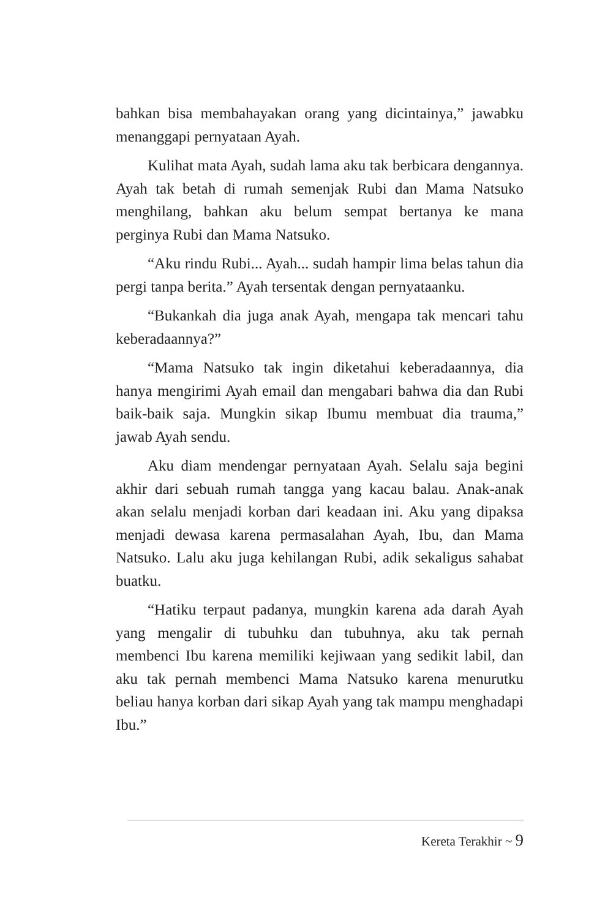bahkan bisa membahayakan orang yang dicintainya,” jawabku menanggapi pernyataan Ayah.
Kulihat mata Ayah, sudah lama aku tak berbicara dengannya. Ayah tak betah di rumah semenjak Rubi dan Mama Natsuko menghilang, bahkan aku belum sempat bertanya ke mana perginya Rubi dan Mama Natsuko.
“Aku rindu Rubi... Ayah... sudah hampir lima belas tahun dia pergi tanpa berita.” Ayah tersentak dengan pernyataanku.
“Bukankah dia juga anak Ayah, mengapa tak mencari tahu keberadaannya?”
“Mama Natsuko tak ingin diketahui keberadaannya, dia hanya mengirimi Ayah email dan mengabari bahwa dia dan Rubi baik-baik saja. Mungkin sikap Ibumu membuat dia trauma,” jawab Ayah sendu.
Aku diam mendengar pernyataan Ayah. Selalu saja begini akhir dari sebuah rumah tangga yang kacau balau. Anak-anak akan selalu menjadi korban dari keadaan ini. Aku yang dipaksa menjadi dewasa karena permasalahan Ayah, Ibu, dan Mama Natsuko. Lalu aku juga kehilangan Rubi, adik sekaligus sahabat buatku.
“Hatiku terpaut padanya, mungkin karena ada darah Ayah yang mengalir di tubuhku dan tubuhnya, aku tak pernah membenci Ibu karena memiliki kejiwaan yang sedikit labil, dan aku tak pernah membenci Mama Natsuko karena menurutku beliau hanya korban dari sikap Ayah yang tak mampu menghadapi Ibu.”
Kereta Terakhir ~ 9